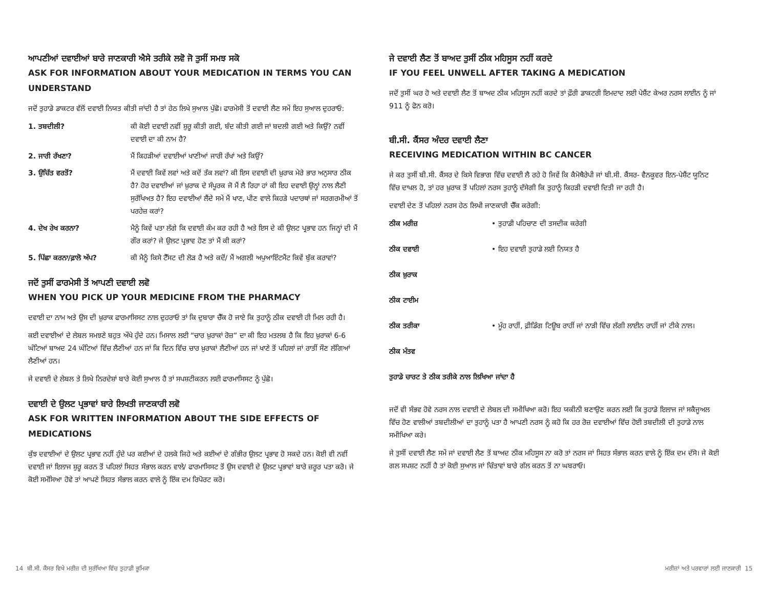ਆਪਣੀਆਂ ਦਵਾਈਆਂ ਬਾਰੇ ਜਾਣਕਾਰੀ ਐਸੇ ਤਰੀਕੇ ਲਵੋ ਜੋ ਤੁਸੀਂ ਸਮਝ ਸਕੋ
ASK FOR INFORMATION ABOUT YOUR MEDICATION IN TERMS YOU CAN UNDERSTAND
ਜਦੋਂ ਤੁਹਾਡੇ ਡਾਕਟਰ ਵੱਲੋਂ ਦਵਾਈ ਨਿਯਤ ਕੀਤੀ ਜਾਂਦੀ ਹੈ ਤਾਂ ਹੇਠ ਲਿਖੇ ਸੁਆਲ ਪੁੱਛੋ। ਫਾਰਮੇਸੀ ਤੋਂ ਦਵਾਈ ਲੈਣ ਸਮੇਂ ਇਹ ਸੁਆਲ ਦੁਹਰਾਓ:
| 1. ਤਬਦੀਲੀ? | ਕੀ ਕੋਈ ਦਵਾਈ ਨਵੀਂ ਸ਼ੁਰੂ ਕੀਤੀ ਗਈ, ਬੰਦ ਕੀਤੀ ਗਈ ਜਾਂ ਬਦਲੀ ਗਈ ਅਤੇ ਕਿਉਂ? ਨਵੀਂ ਦਵਾਈ ਦਾ ਕੀ ਨਾਮ ਹੈ? |
| 2. ਜਾਰੀ ਰੱਖਣਾ? | ਮੈਂ ਕਿਹੜੀਆਂ ਦਵਾਈਆਂ ਖਾਣੀਆਂ ਜਾਰੀ ਰੱਖਾਂ ਅਤੇ ਕਿਉਂ? |
| 3. ਉਚਿੱਤ ਵਰਤੋਂ? | ਮੈਂ ਦਵਾਈ ਕਿਵੇਂ ਲਵਾਂ ਅਤੇ ਕਦੋਂ ਤੱਕ ਲਵਾਂ? ਕੀ ਇਸ ਦਵਾਈ ਦੀ ਖ਼ੁਰਾਕ ਮੇਰੇ ਭਾਰ ਅਨੁਸਾਰ ਠੀਕ ਹੈ? ਹੋਰ ਦਵਾਈਆਂ ਜਾਂ ਖ਼ੁਰਾਕ ਦੇ ਸੰਪੂਰਕ ਜੋ ਮੈਂ ਲੈ ਰਿਹਾ ਹਾਂ ਕੀ ਇਹ ਦਵਾਈ ਉਨ੍ਹਾਂ ਨਾਲ ਲੈਣੀ ਸੁਰੱਖਿਅਤ ਹੈ? ਇਹ ਦਵਾਈਆਂ ਲੈਂਦੇ ਸਮੇਂ ਮੈਂ ਖਾਣ, ਪੀਣ ਵਾਲੇ ਕਿਹੜੇ ਪਦਾਰਥਾਂ ਜਾਂ ਸਰਗਰਮੀਆਂ ਤੋਂ ਪਰਹੇਜ਼ ਕਰਾਂ? |
| 4. ਦੇਖ ਰੇਖ ਕਰਨਾ? | ਮੈਨੂੰ ਕਿਵੇਂ ਪਤਾ ਲੱਗੇ ਕਿ ਦਵਾਈ ਕੰਮ ਕਰ ਰਹੀ ਹੈ ਅਤੇ ਇਸ ਦੇ ਕੀ ਉਲਟ ਪ੍ਰਭਾਵ ਹਨ ਜਿਨ੍ਹਾਂ ਦੀ ਮੈਂ ਗੌਰ ਕਰਾਂ? ਜੇ ਉਲਟ ਪ੍ਰਭਾਵ ਹੋਣ ਤਾਂ ਮੈਂ ਕੀ ਕਰਾਂ? |
| 5. ਪਿੱਛਾ ਕਰਨਾ/ਫ਼ਾਲੋ ਅੱਪ? | ਕੀ ਮੈਨੂੰ ਕਿਸੇ ਟੈੱਸਟ ਦੀ ਲੋੜ ਹੈ ਅਤੇ ਕਦੋਂ/ ਮੈਂ ਅਗਲੀ ਅਪੁਆਇੰਟਮੈਂਟ ਕਿਵੇਂ ਬੁੱਕ ਕਰਾਵਾਂ? |
ਜਦੋਂ ਤੁਸੀਂ ਫਾਰਮੇਸੀ ਤੋਂ ਆਪਣੀ ਦਵਾਈ ਲਵੋ
WHEN YOU PICK UP YOUR MEDICINE FROM THE PHARMACY
ਦਵਾਈ ਦਾ ਨਾਮ ਅਤੇ ਉਸ ਦੀ ਖ਼ੁਰਾਕ ਫਾਰਮਾਸਿਸਟ ਨਾਲ ਦੁਹਰਾਓ ਤਾਂ ਕਿ ਦੁਬਾਰਾ ਚੈੱਕ ਹੋ ਜਾਏ ਕਿ ਤੁਹਾਨੂੰ ਠੀਕ ਦਵਾਈ ਹੀ ਮਿਲ ਰਹੀ ਹੈ।
ਕਈ ਦਵਾਈਆਂ ਦੇ ਲੇਬਲ ਸਮਝਣੇ ਬਹੁਤ ਔਖੇ ਹੁੰਦੇ ਹਨ। ਮਿਸਾਲ ਲਈ “ਚਾਰ ਖ਼ੁਰਾਕਾਂ ਰੋਜ਼” ਦਾ ਕੀ ਇਹ ਮਤਲਬ ਹੈ ਕਿ ਇਹ ਖ਼ੁਰਾਕਾਂ 6-6 ਘੰਟਿਆਂ ਬਾਅਦ 24 ਘੰਟਿਆਂ ਵਿੱਚ ਲੈਣੀਆਂ ਹਨ ਜਾਂ ਕਿ ਦਿਨ ਵਿੱਚ ਚਾਰ ਖ਼ੁਰਾਕਾਂ ਲੈਣੀਆਂ ਹਨ ਜਾਂ ਖਾਣੇ ਤੋਂ ਪਹਿਲਾਂ ਜਾਂ ਰਾਤੀਂ ਸੌਣ ਲੱਗਿਆਂ ਲੈਣੀਆਂ ਹਨ।
ਜੇ ਦਵਾਈ ਦੇ ਲੇਬਲ ਤੇ ਲਿਖੇ ਨਿਰਦੇਸ਼ਾਂ ਬਾਰੇ ਕੋਈ ਸੁਆਲ ਹੈ ਤਾਂ ਸਪਸ਼ਟੀਕਰਨ ਲਈ ਫਾਰਮਾਸਿਸਟ ਨੂੰ ਪੁੱਛੋ।
ਦਵਾਈ ਦੇ ਉਲਟ ਪ੍ਰਭਾਵਾਂ ਬਾਰੇ ਲਿਖਤੀ ਜਾਣਕਾਰੀ ਲਵੋ
ASK FOR WRITTEN INFORMATION ABOUT THE SIDE EFFECTS OF MEDICATIONS
ਕੁੱਝ ਦਵਾਈਆਂ ਦੇ ਉਲਟ ਪ੍ਰਭਾਵ ਨਹੀਂ ਹੁੰਦੇ ਪਰ ਕਈਆਂ ਦੇ ਹਲਕੇ ਜਿਹੇ ਅਤੇ ਕਈਆਂ ਦੇ ਗੰਭੀਰ ਉਲਟ ਪ੍ਰਭਾਵ ਹੋ ਸਕਦੇ ਹਨ। ਕੋਈ ਵੀ ਨਵੀਂ ਦਵਾਈ ਜਾਂ ਇਲਾਜ ਸ਼ੁਰੂ ਕਰਨ ਤੋਂ ਪਹਿਲਾਂ ਸਿਹਤ ਸੰਭਾਲ ਕਰਨ ਵਾਲੇ/ ਫਾਰਮਾਸਿਸਟ ਤੋਂ ਉਸ ਦਵਾਈ ਦੇ ਉਲਟ ਪ੍ਰਭਾਵਾਂ ਬਾਰੇ ਜ਼ਰੂਰ ਪਤਾ ਕਰੋ। ਜੇ ਕੋਈ ਸਮੱਸਿਆ ਹੋਵੇ ਤਾਂ ਆਪਣੇ ਸਿਹਤ ਸੰਭਾਲ ਕਰਨ ਵਾਲੇ ਨੂੰ ਇੱਕ ਦਮ ਰਿਪੋਰਟ ਕਰੋ।
ਜੇ ਦਵਾਈ ਲੈਣ ਤੋਂ ਬਾਅਦ ਤੁਸੀਂ ਠੀਕ ਮਹਿਸੂਸ ਨਹੀਂ ਕਰਦੇ
IF YOU FEEL UNWELL AFTER TAKING A MEDICATION
ਜਦੋਂ ਤੁਸੀਂ ਘਰ ਹੋ ਅਤੇ ਦਵਾਈ ਲੈਣ ਤੋਂ ਬਾਅਦ ਠੀਕ ਮਹਿਸੂਸ ਨਹੀਂ ਕਰਦੇ ਤਾਂ ਫ਼ੌਰੀ ਡਾਕਟਰੀ ਇਮਦਾਦ ਲਈ ਪੇਸ਼ੈਂਟ ਕੇਅਰ ਨਰਸ ਲਾਈਨ ਨੂੰ ਜਾਂ 911 ਨੂੰ ਫੋਨ ਕਰੋ।
ਬੀ.ਸੀ. ਕੈਂਸਰ ਅੰਦਰ ਦਵਾਈ ਲੈਣਾ
RECEIVING MEDICATION WITHIN BC CANCER
ਜੇ ਕਰ ਤੁਸੀਂ ਬੀ.ਸੀ. ਕੈਂਸਰ ਦੇ ਕਿਸੇ ਵਿਭਾਗ ਵਿੱਚ ਦਵਾਈ ਲੈ ਰਹੇ ਹੋ ਜਿਵੇਂ ਕਿ ਕੈਮੋਥੈਰੇਪੀ ਜਾਂ ਬੀ.ਸੀ. ਕੈਂਸਰ- ਵੈਨਕੂਵਰ ਇਨ-ਪੇਸ਼ੈਂਟ ਯੂਨਿਟ ਵਿੱਚ ਦਾਖਲ ਹੋ, ਤਾਂ ਹਰ ਖ਼ੁਰਾਕ ਤੋਂ ਪਹਿਲਾਂ ਨਰਸ ਤੁਹਾਨੂੰ ਦੱਸੇਗੀ ਕਿ ਤੁਹਾਨੂੰ ਕਿਹੜੀ ਦਵਾਈ ਦਿਤੀ ਜਾ ਰਹੀ ਹੈ।
ਦਵਾਈ ਦੇਣ ਤੋਂ ਪਹਿਲਾਂ ਨਰਸ ਹੇਠ ਲਿਖੀ ਜਾਣਕਾਰੀ ਚੈੱਕ ਕਰੇਗੀ:
| ਠੀਕ ਮਰੀਜ਼ | • ਤੁਹਾਡੀ ਪਹਿਚਾਣ ਦੀ ਤਸਦੀਕ ਕਰੇਗੀ |
| ਠੀਕ ਦਵਾਈ | • ਇਹ ਦਵਾਈ ਤੁਹਾਡੇ ਲਈ ਨਿਯਤ ਹੈ |
| ਠੀਕ ਖ਼ੁਰਾਕ | |
| ਠੀਕ ਟਾਈਮ | |
| ਠੀਕ ਤਰੀਕਾ | • ਮੂੰਹ ਰਾਹੀਂ, ਫ਼ੀਡਿੰਗ ਟਿਊਬ ਰਾਹੀਂ ਜਾਂ ਨਾੜੀ ਵਿੱਚ ਲੱਗੀ ਲਾਈਨ ਰਾਹੀਂ ਜਾਂ ਟੀਕੇ ਨਾਲ। |
| ਠੀਕ ਮੰਤਵ | |
| ਤੁਹਾਡੇ ਚਾਰਟ ਤੇ ਠੀਕ ਤਰੀਕੇ ਨਾਲ ਲਿਖਿਆ ਜਾਂਦਾ ਹੈ | |
ਜਦੋਂ ਵੀ ਸੰਭਵ ਹੋਵੇ ਨਰਸ ਨਾਲ ਦਵਾਈ ਦੇ ਲੇਬਲ ਦੀ ਸਮੀਖਿਆ ਕਰੋ। ਇਹ ਯਕੀਨੀ ਬਣਾਉਣ ਕਰਨ ਲਈ ਕਿ ਤੁਹਾਡੇ ਇਲਾਜ ਜਾਂ ਸਕੈਜੂਅਲ ਵਿੱਚ ਹੋਣ ਵਾਲੀਆਂ ਤਬਦੀਲੀਆਂ ਦਾ ਤੁਹਾਨੂੰ ਪਤਾ ਹੈ ਆਪਣੀ ਨਰਸ ਨੂੰ ਕਹੋ ਕਿ ਹਰ ਰੋਜ਼ ਦਵਾਈਆਂ ਵਿੱਚ ਹੋਈ ਤਬਦੀਲੀ ਦੀ ਤੁਹਾਡੇ ਨਾਲ ਸਮੀਖਿਆ ਕਰੇ।
ਜੇ ਤੁਸੀਂ ਦਵਾਈ ਲੈਣ ਸਮੇਂ ਜਾਂ ਦਵਾਈ ਲੈਣ ਤੋਂ ਬਾਅਦ ਠੀਕ ਮਹਿਸੂਸ ਨਾ ਕਰੋ ਤਾਂ ਨਰਸ ਜਾਂ ਸਿਹਤ ਸੰਭਾਲ ਕਰਨ ਵਾਲੇ ਨੂੰ ਇੱਕ ਦਮ ਦੱਸੋ। ਜੇ ਕੋਈ ਗਲ ਸਪਸ਼ਟ ਨਹੀਂ ਹੈ ਤਾਂ ਕੋਈ ਸੁਆਲ ਜਾਂ ਚਿੰਤਾਵਾਂ ਬਾਰੇ ਗੱਲ ਕਰਨ ਤੋਂ ਨਾ ਘਬਰਾਓ।
14 ਬੀ.ਸੀ. ਕੈਂਸਰ ਵਿਖੇ ਮਰੀਜ਼ ਦੀ ਸੁਰੱਖਿਆ ਵਿੱਚ ਤੁਹਾਡੀ ਭੂਮਿਕਾ ਮਰੀਜ਼ਾਂ ਅਤੇ ਪਰਵਾਰਾਂ ਲਈ ਜਾਣਕਾਰੀ 15